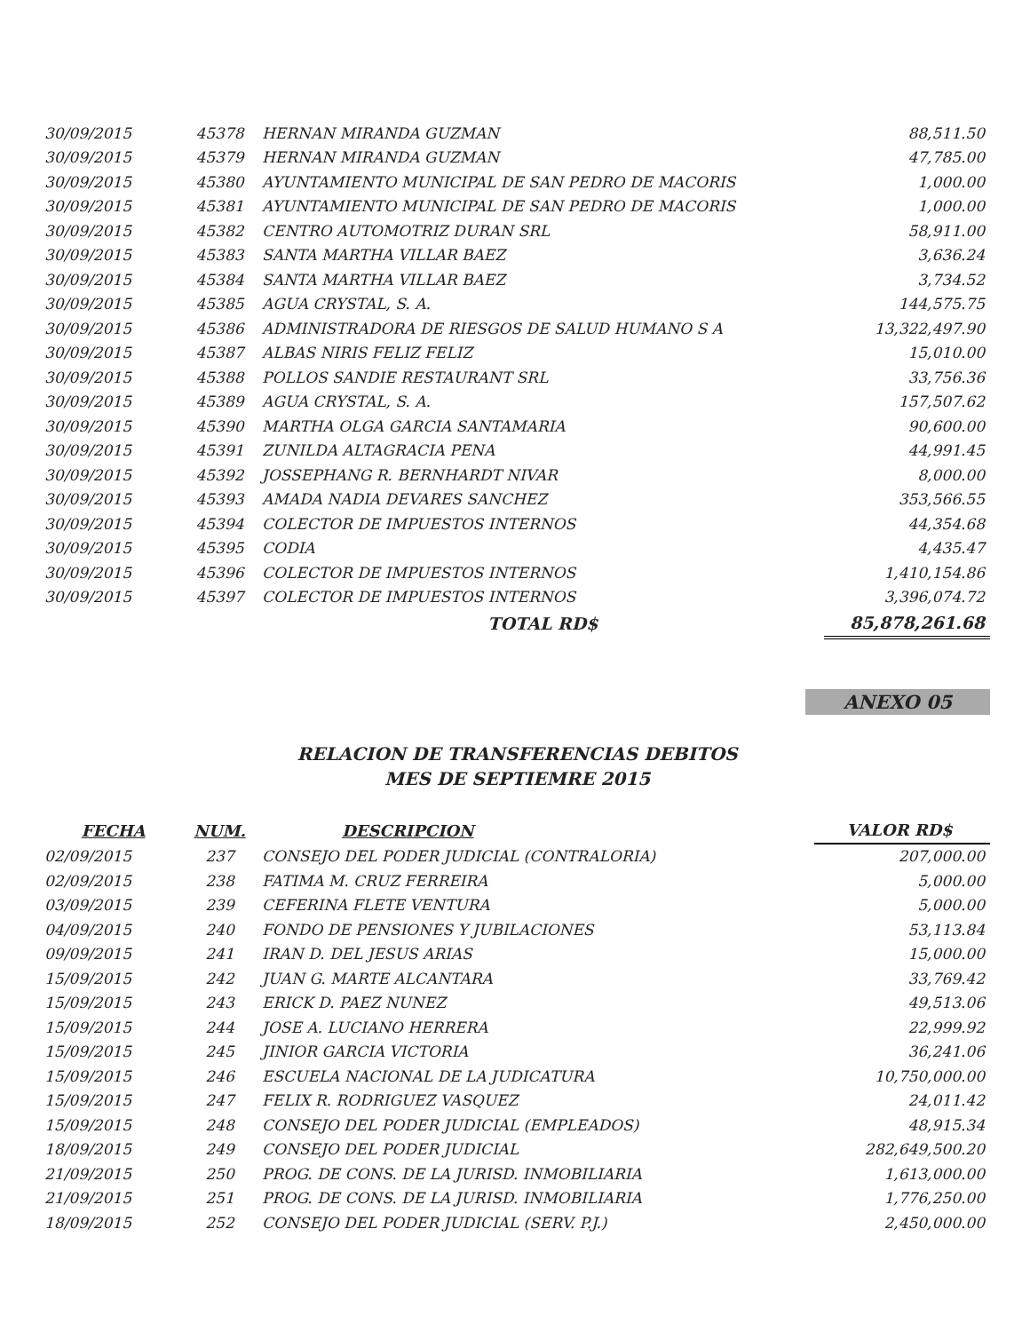| 30/09/2015 | 45378 | HERNAN MIRANDA GUZMAN | 88,511.50 |
| 30/09/2015 | 45379 | HERNAN MIRANDA GUZMAN | 47,785.00 |
| 30/09/2015 | 45380 | AYUNTAMIENTO MUNICIPAL DE SAN PEDRO DE MACORIS | 1,000.00 |
| 30/09/2015 | 45381 | AYUNTAMIENTO MUNICIPAL DE SAN PEDRO DE MACORIS | 1,000.00 |
| 30/09/2015 | 45382 | CENTRO AUTOMOTRIZ DURAN SRL | 58,911.00 |
| 30/09/2015 | 45383 | SANTA MARTHA VILLAR BAEZ | 3,636.24 |
| 30/09/2015 | 45384 | SANTA MARTHA VILLAR BAEZ | 3,734.52 |
| 30/09/2015 | 45385 | AGUA CRYSTAL, S. A. | 144,575.75 |
| 30/09/2015 | 45386 | ADMINISTRADORA DE RIESGOS DE SALUD HUMANO S A | 13,322,497.90 |
| 30/09/2015 | 45387 | ALBAS NIRIS FELIZ FELIZ | 15,010.00 |
| 30/09/2015 | 45388 | POLLOS SANDIE RESTAURANT SRL | 33,756.36 |
| 30/09/2015 | 45389 | AGUA CRYSTAL, S. A. | 157,507.62 |
| 30/09/2015 | 45390 | MARTHA OLGA GARCIA SANTAMARIA | 90,600.00 |
| 30/09/2015 | 45391 | ZUNILDA ALTAGRACIA PENA | 44,991.45 |
| 30/09/2015 | 45392 | JOSSEPHANG R. BERNHARDT NIVAR | 8,000.00 |
| 30/09/2015 | 45393 | AMADA NADIA DEVARES SANCHEZ | 353,566.55 |
| 30/09/2015 | 45394 | COLECTOR DE IMPUESTOS INTERNOS | 44,354.68 |
| 30/09/2015 | 45395 | CODIA | 4,435.47 |
| 30/09/2015 | 45396 | COLECTOR DE IMPUESTOS INTERNOS | 1,410,154.86 |
| 30/09/2015 | 45397 | COLECTOR DE IMPUESTOS INTERNOS | 3,396,074.72 |
| | | TOTAL RD$ | 85,878,261.68 |
ANEXO 05
RELACION DE TRANSFERENCIAS DEBITOS
MES DE SEPTIEMRE 2015
| FECHA | NUM. | DESCRIPCION | VALOR RD$ |
| --- | --- | --- | --- |
| 02/09/2015 | 237 | CONSEJO DEL PODER JUDICIAL (CONTRALORIA) | 207,000.00 |
| 02/09/2015 | 238 | FATIMA M. CRUZ FERREIRA | 5,000.00 |
| 03/09/2015 | 239 | CEFERINA FLETE VENTURA | 5,000.00 |
| 04/09/2015 | 240 | FONDO DE PENSIONES Y JUBILACIONES | 53,113.84 |
| 09/09/2015 | 241 | IRAN D. DEL JESUS ARIAS | 15,000.00 |
| 15/09/2015 | 242 | JUAN G. MARTE ALCANTARA | 33,769.42 |
| 15/09/2015 | 243 | ERICK D. PAEZ NUNEZ | 49,513.06 |
| 15/09/2015 | 244 | JOSE A. LUCIANO HERRERA | 22,999.92 |
| 15/09/2015 | 245 | JINIOR GARCIA VICTORIA | 36,241.06 |
| 15/09/2015 | 246 | ESCUELA NACIONAL DE LA JUDICATURA | 10,750,000.00 |
| 15/09/2015 | 247 | FELIX R. RODRIGUEZ VASQUEZ | 24,011.42 |
| 15/09/2015 | 248 | CONSEJO DEL PODER JUDICIAL (EMPLEADOS) | 48,915.34 |
| 18/09/2015 | 249 | CONSEJO DEL PODER JUDICIAL | 282,649,500.20 |
| 21/09/2015 | 250 | PROG. DE CONS. DE LA JURISD. INMOBILIARIA | 1,613,000.00 |
| 21/09/2015 | 251 | PROG. DE CONS. DE LA JURISD. INMOBILIARIA | 1,776,250.00 |
| 18/09/2015 | 252 | CONSEJO DEL PODER JUDICIAL (SERV. P.J.) | 2,450,000.00 |